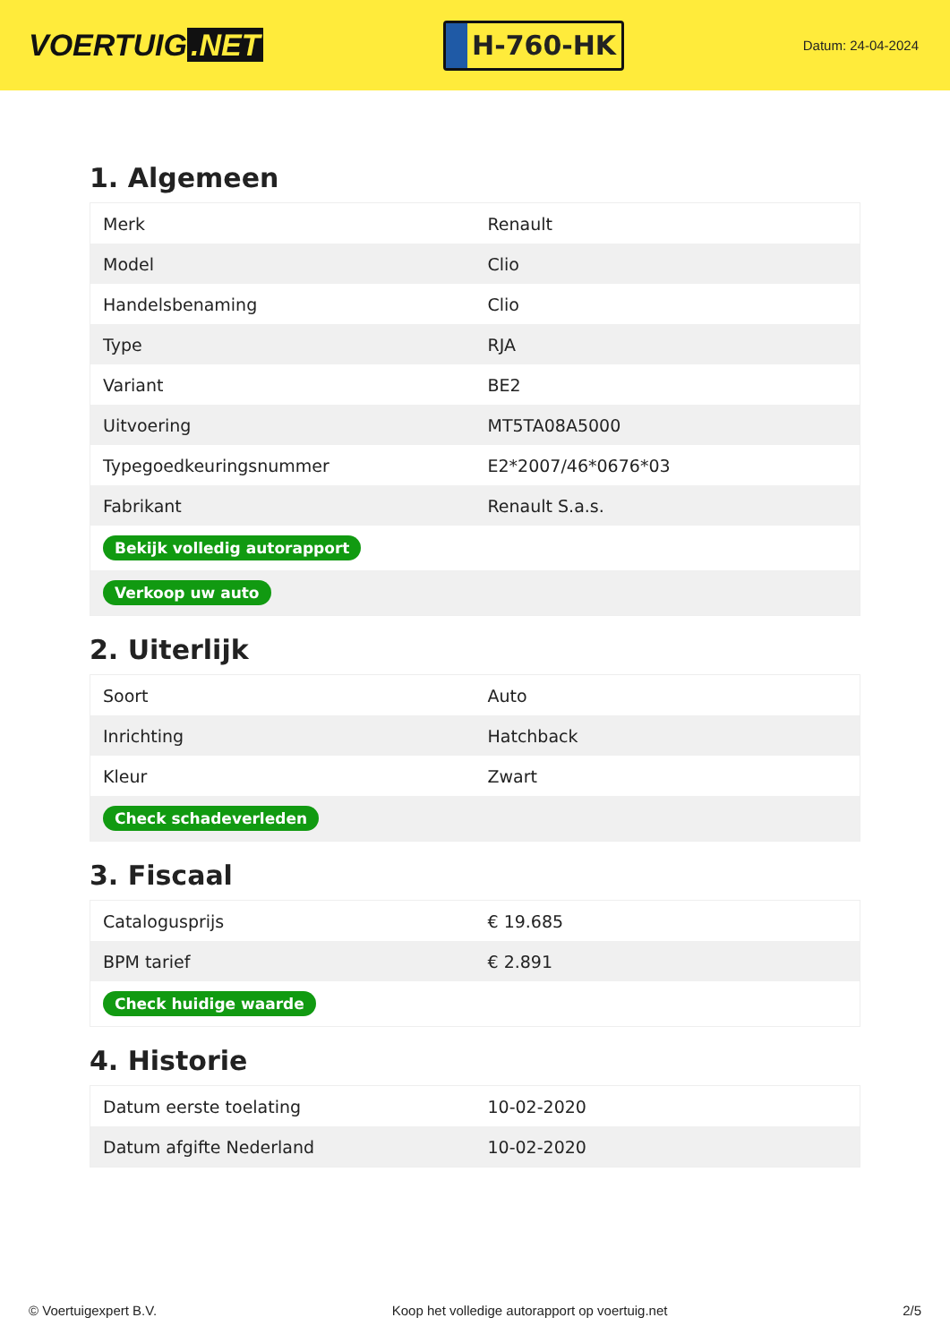VOERTUIG.NET
H-760-HK
Datum: 24-04-2024
1. Algemeen
| Merk | Renault |
| Model | Clio |
| Handelsbenaming | Clio |
| Type | RJA |
| Variant | BE2 |
| Uitvoering | MT5TA08A5000 |
| Typegoedkeuringsnummer | E2*2007/46*0676*03 |
| Fabrikant | Renault S.a.s. |
| Bekijk volledig autorapport | |
| Verkoop uw auto | |
2. Uiterlijk
| Soort | Auto |
| Inrichting | Hatchback |
| Kleur | Zwart |
| Check schadeverleden | |
3. Fiscaal
| Catalogusprijs | € 19.685 |
| BPM tarief | € 2.891 |
| Check huidige waarde | |
4. Historie
| Datum eerste toelating | 10-02-2020 |
| Datum afgifte Nederland | 10-02-2020 |
© Voertuigexpert B.V. Koop het volledige autorapport op voertuig.net 2/5